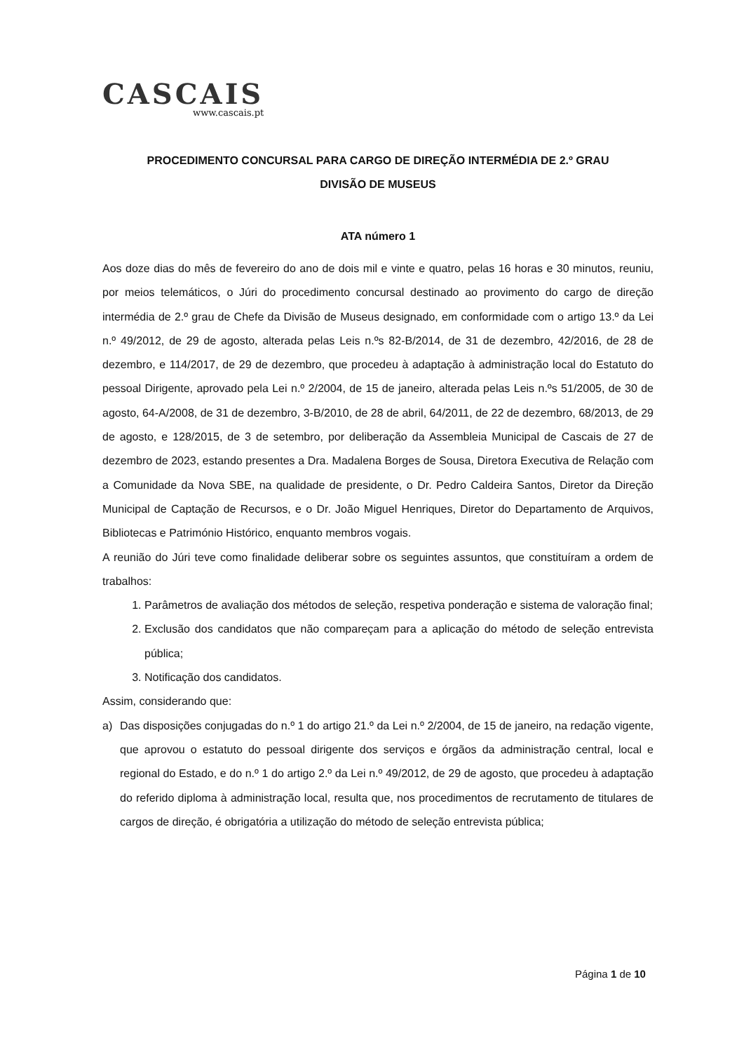CASCAIS
www.cascais.pt
PROCEDIMENTO CONCURSAL PARA CARGO DE DIREÇÃO INTERMÉDIA DE 2.º GRAU
DIVISÃO DE MUSEUS
ATA número 1
Aos doze dias do mês de fevereiro do ano de dois mil e vinte e quatro, pelas 16 horas e 30 minutos, reuniu, por meios telemáticos, o Júri do procedimento concursal destinado ao provimento do cargo de direção intermédia de 2.º grau de Chefe da Divisão de Museus designado, em conformidade com o artigo 13.º da Lei n.º 49/2012, de 29 de agosto, alterada pelas Leis n.ºs 82-B/2014, de 31 de dezembro, 42/2016, de 28 de dezembro, e 114/2017, de 29 de dezembro, que procedeu à adaptação à administração local do Estatuto do pessoal Dirigente, aprovado pela Lei n.º 2/2004, de 15 de janeiro, alterada pelas Leis n.ºs 51/2005, de 30 de agosto, 64-A/2008, de 31 de dezembro, 3-B/2010, de 28 de abril, 64/2011, de 22 de dezembro, 68/2013, de 29 de agosto, e 128/2015, de 3 de setembro, por deliberação da Assembleia Municipal de Cascais de 27 de dezembro de 2023, estando presentes a Dra. Madalena Borges de Sousa, Diretora Executiva de Relação com a Comunidade da Nova SBE, na qualidade de presidente, o Dr. Pedro Caldeira Santos, Diretor da Direção Municipal de Captação de Recursos, e o Dr. João Miguel Henriques, Diretor do Departamento de Arquivos, Bibliotecas e Património Histórico, enquanto membros vogais.
A reunião do Júri teve como finalidade deliberar sobre os seguintes assuntos, que constituíram a ordem de trabalhos:
1. Parâmetros de avaliação dos métodos de seleção, respetiva ponderação e sistema de valoração final;
2. Exclusão dos candidatos que não compareçam para a aplicação do método de seleção entrevista pública;
3. Notificação dos candidatos.
Assim, considerando que:
a) Das disposições conjugadas do n.º 1 do artigo 21.º da Lei n.º 2/2004, de 15 de janeiro, na redação vigente, que aprovou o estatuto do pessoal dirigente dos serviços e órgãos da administração central, local e regional do Estado, e do n.º 1 do artigo 2.º da Lei n.º 49/2012, de 29 de agosto, que procedeu à adaptação do referido diploma à administração local, resulta que, nos procedimentos de recrutamento de titulares de cargos de direção, é obrigatória a utilização do método de seleção entrevista pública;
Página 1 de 10